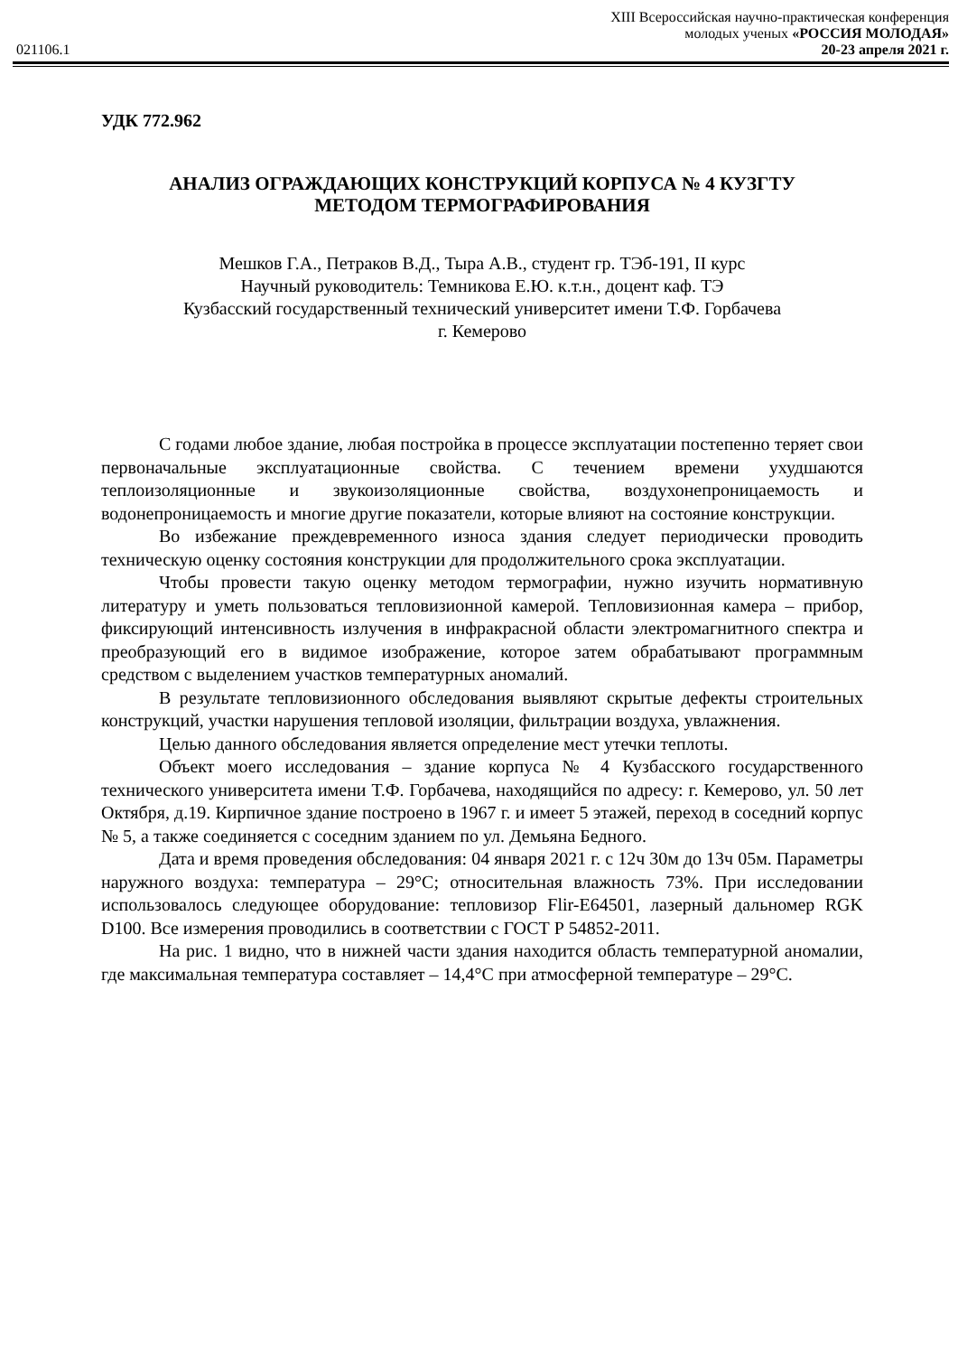XIII Всероссийская научно-практическая конференция
молодых ученых «РОССИЯ МОЛОДАЯ»
021106.1 20-23 апреля 2021 г.
УДК 772.962
АНАЛИЗ ОГРАЖДАЮЩИХ КОНСТРУКЦИЙ КОРПУСА № 4 КУЗГТУ
МЕТОДОМ ТЕРМОГРАФИРОВАНИЯ
Мешков Г.А., Петраков В.Д., Тыра А.В., студент гр. ТЭб-191, II курс
Научный руководитель: Темникова Е.Ю. к.т.н., доцент каф. ТЭ
Кузбасский государственный технический университет имени Т.Ф. Горбачева
г. Кемерово
С годами любое здание, любая постройка в процессе эксплуатации постепенно теряет свои первоначальные эксплуатационные свойства. С течением времени ухудшаются теплоизоляционные и звукоизоляционные свойства, воздухонепроницаемость и водонепроницаемость и многие другие показатели, которые влияют на состояние конструкции.
Во избежание преждевременного износа здания следует периодически проводить техническую оценку состояния конструкции для продолжительного срока эксплуатации.
Чтобы провести такую оценку методом термографии, нужно изучить нормативную литературу и уметь пользоваться тепловизионной камерой. Тепловизионная камера – прибор, фиксирующий интенсивность излучения в инфракрасной области электромагнитного спектра и преобразующий его в видимое изображение, которое затем обрабатывают программным средством с выделением участков температурных аномалий.
В результате тепловизионного обследования выявляют скрытые дефекты строительных конструкций, участки нарушения тепловой изоляции, фильтрации воздуха, увлажнения.
Целью данного обследования является определение мест утечки теплоты.
Объект моего исследования – здание корпуса № 4 Кузбасского государственного технического университета имени Т.Ф. Горбачева, находящийся по адресу: г. Кемерово, ул. 50 лет Октября, д.19. Кирпичное здание построено в 1967 г. и имеет 5 этажей, переход в соседний корпус № 5, а также соединяется с соседним зданием по ул. Демьяна Бедного.
Дата и время проведения обследования: 04 января 2021 г. с 12ч 30м до 13ч 05м. Параметры наружного воздуха: температура – 29°С; относительная влажность 73%. При исследовании использовалось следующее оборудование: тепловизор Flir-E64501, лазерный дальномер RGK D100. Все измерения проводились в соответствии с ГОСТ Р 54852-2011.
На рис. 1 видно, что в нижней части здания находится область температурной аномалии, где максимальная температура составляет – 14,4°С при атмосферной температуре – 29°С.